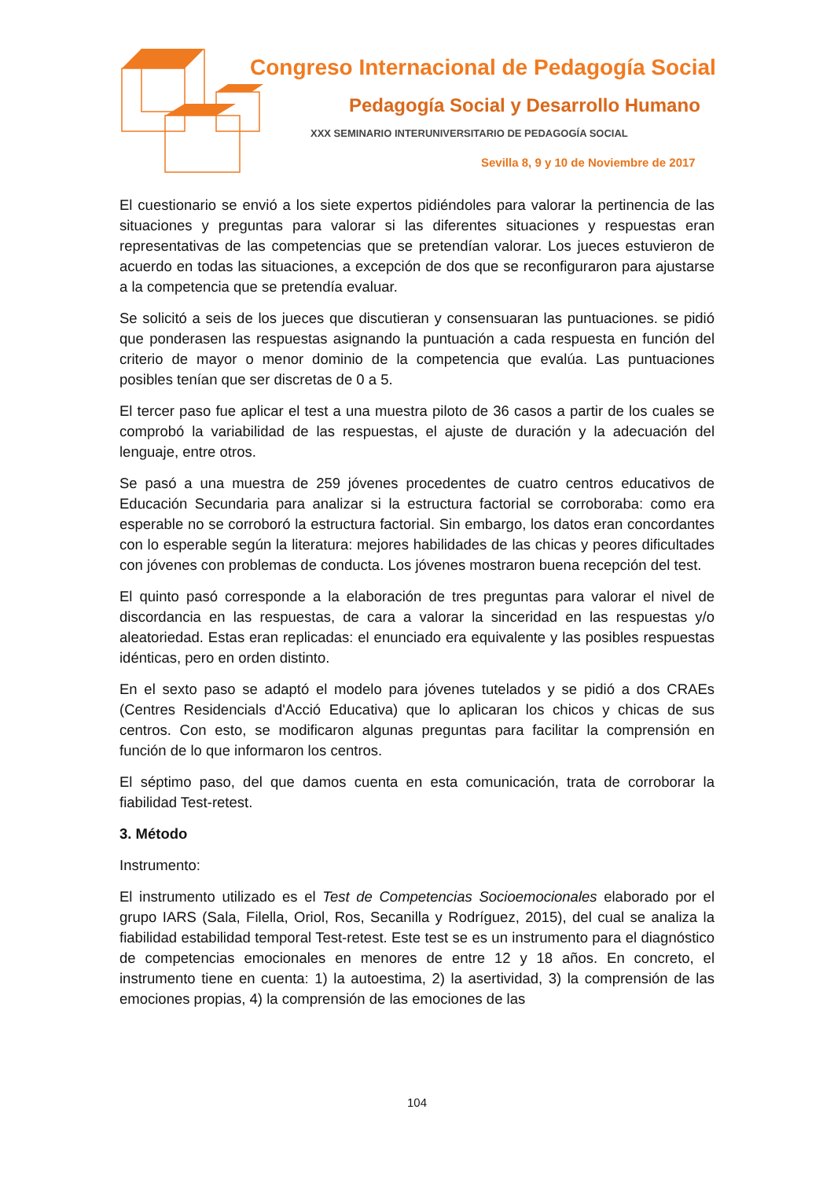Congreso Internacional de Pedagogía Social
Pedagogía Social y Desarrollo Humano
XXX SEMINARIO INTERUNIVERSITARIO DE PEDAGOGÍA SOCIAL
Sevilla 8, 9 y 10 de Noviembre de 2017
El cuestionario se envió a los siete expertos pidiéndoles para valorar la pertinencia de las situaciones y preguntas para valorar si las diferentes situaciones y respuestas eran representativas de las competencias que se pretendían valorar. Los jueces estuvieron de acuerdo en todas las situaciones, a excepción de dos que se reconfiguraron para ajustarse a la competencia que se pretendía evaluar.
Se solicitó a seis de los jueces que discutieran y consensuaran las puntuaciones. se pidió que ponderasen las respuestas asignando la puntuación a cada respuesta en función del criterio de mayor o menor dominio de la competencia que evalúa. Las puntuaciones posibles tenían que ser discretas de 0 a 5.
El tercer paso fue aplicar el test a una muestra piloto de 36 casos a partir de los cuales se comprobó la variabilidad de las respuestas, el ajuste de duración y la adecuación del lenguaje, entre otros.
Se pasó a una muestra de 259 jóvenes procedentes de cuatro centros educativos de Educación Secundaria para analizar si la estructura factorial se corroboraba: como era esperable no se corroboró la estructura factorial. Sin embargo, los datos eran concordantes con lo esperable según la literatura: mejores habilidades de las chicas y peores dificultades con jóvenes con problemas de conducta. Los jóvenes mostraron buena recepción del test.
El quinto pasó corresponde a la elaboración de tres preguntas para valorar el nivel de discordancia en las respuestas, de cara a valorar la sinceridad en las respuestas y/o aleatoriedad. Estas eran replicadas: el enunciado era equivalente y las posibles respuestas idénticas, pero en orden distinto.
En el sexto paso se adaptó el modelo para jóvenes tutelados y se pidió a dos CRAEs (Centres Residencials d'Acció Educativa) que lo aplicaran los chicos y chicas de sus centros. Con esto, se modificaron algunas preguntas para facilitar la comprensión en función de lo que informaron los centros.
El séptimo paso, del que damos cuenta en esta comunicación, trata de corroborar la fiabilidad Test-retest.
3. Método
Instrumento:
El instrumento utilizado es el Test de Competencias Socioemocionales elaborado por el grupo IARS (Sala, Filella, Oriol, Ros, Secanilla y Rodríguez, 2015), del cual se analiza la fiabilidad estabilidad temporal Test-retest. Este test se es un instrumento para el diagnóstico de competencias emocionales en menores de entre 12 y 18 años. En concreto, el instrumento tiene en cuenta: 1) la autoestima, 2) la asertividad, 3) la comprensión de las emociones propias, 4) la comprensión de las emociones de las
104